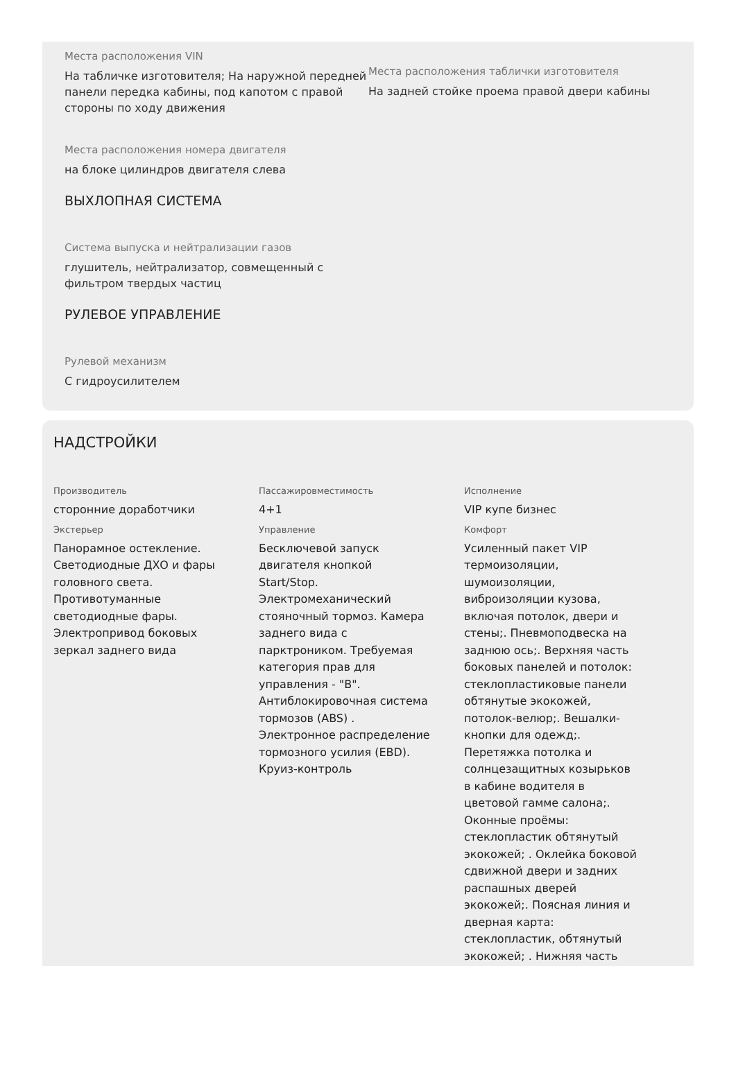Места расположения VIN
На табличке изготовителя; На наружной передней панели передка кабины, под капотом с правой стороны по ходу движения
Места расположения таблички изготовителя
На задней стойке проема правой двери кабины
Места расположения номера двигателя
на блоке цилиндров двигателя слева
ВЫХЛОПНАЯ СИСТЕМА
Система выпуска и нейтрализации газов
глушитель, нейтрализатор, совмещенный с фильтром твердых частиц
РУЛЕВОЕ УПРАВЛЕНИЕ
Рулевой механизм
С гидроусилителем
НАДСТРОЙКИ
Производитель
сторонние доработчики
Экстерьер
Панорамное остекление. Светодиодные ДХО и фары головного света. Противотуманные светодиодные фары. Электропривод боковых зеркал заднего вида
Пассажировместимость
4+1
Управление
Бесключевой запуск двигателя кнопкой Start/Stop. Электромеханический стояночный тормоз. Камера заднего вида с парктроником. Требуемая категория прав для управления - "B". Антиблокировочная система тормозов (ABS) . Электронное распределение тормозного усилия (EBD). Круиз-контроль
Исполнение
VIP купе бизнес
Комфорт
Усиленный пакет VIP термоизоляции, шумоизоляции, виброизоляции кузова, включая потолок, двери и стены;. Пневмоподвеска на заднюю ось;. Верхняя часть боковых панелей и потолок: стеклопластиковые панели обтянутые экокожей, потолок-велюр;. Вешалки-кнопки для одежд;. Перетяжка потолка и солнцезащитных козырьков в кабине водителя в цветовой гамме салона;. Оконные проёмы: стеклопластик обтянутый экокожей; . Оклейка боковой сдвижной двери и задних распашных дверей экокожей;. Поясная линия и дверная карта: стеклопластик, обтянутый экокожей; . Нижняя часть